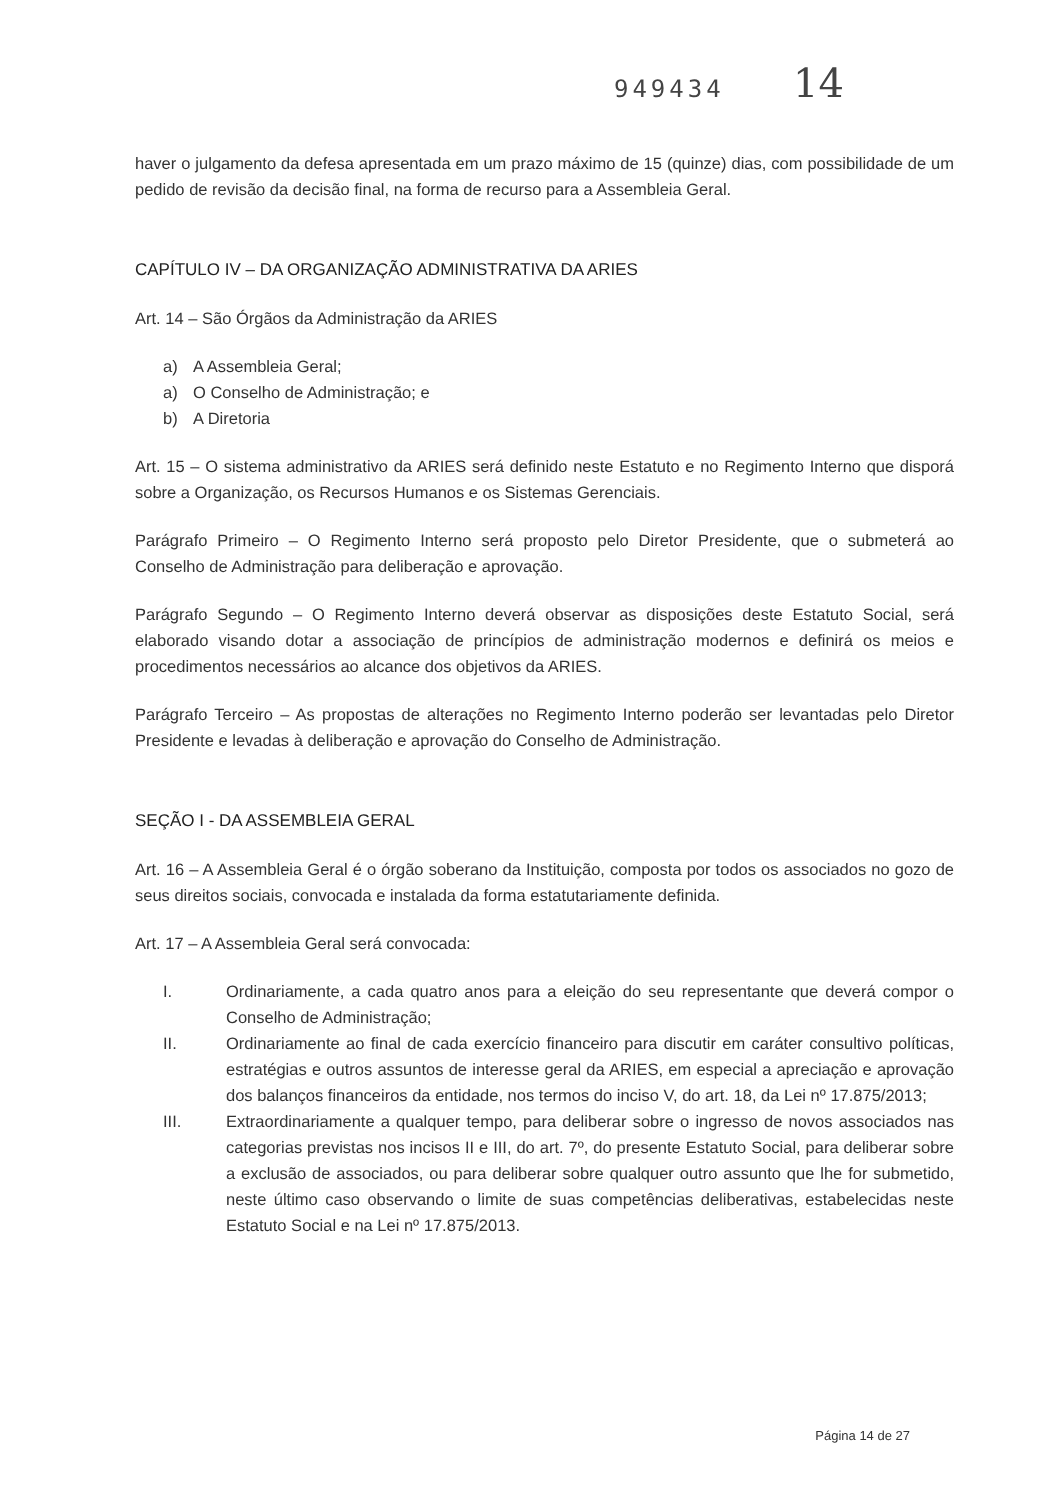949434 14
haver o julgamento da defesa apresentada em um prazo máximo de 15 (quinze) dias, com possibilidade de um pedido de revisão da decisão final, na forma de recurso para a Assembleia Geral.
CAPÍTULO IV – DA ORGANIZAÇÃO ADMINISTRATIVA DA ARIES
Art. 14 – São Órgãos da Administração da ARIES
a) A Assembleia Geral;
a) O Conselho de Administração; e
b) A Diretoria
Art. 15 – O sistema administrativo da ARIES será definido neste Estatuto e no Regimento Interno que disporá sobre a Organização, os Recursos Humanos e os Sistemas Gerenciais.
Parágrafo Primeiro – O Regimento Interno será proposto pelo Diretor Presidente, que o submeterá ao Conselho de Administração para deliberação e aprovação.
Parágrafo Segundo – O Regimento Interno deverá observar as disposições deste Estatuto Social, será elaborado visando dotar a associação de princípios de administração modernos e definirá os meios e procedimentos necessários ao alcance dos objetivos da ARIES.
Parágrafo Terceiro – As propostas de alterações no Regimento Interno poderão ser levantadas pelo Diretor Presidente e levadas à deliberação e aprovação do Conselho de Administração.
SEÇÃO I - DA ASSEMBLEIA GERAL
Art. 16 – A Assembleia Geral é o órgão soberano da Instituição, composta por todos os associados no gozo de seus direitos sociais, convocada e instalada da forma estatutariamente definida.
Art. 17 – A Assembleia Geral será convocada:
I. Ordinariamente, a cada quatro anos para a eleição do seu representante que deverá compor o Conselho de Administração;
II. Ordinariamente ao final de cada exercício financeiro para discutir em caráter consultivo políticas, estratégias e outros assuntos de interesse geral da ARIES, em especial a apreciação e aprovação dos balanços financeiros da entidade, nos termos do inciso V, do art. 18, da Lei nº 17.875/2013;
III. Extraordinariamente a qualquer tempo, para deliberar sobre o ingresso de novos associados nas categorias previstas nos incisos II e III, do art. 7º, do presente Estatuto Social, para deliberar sobre a exclusão de associados, ou para deliberar sobre qualquer outro assunto que lhe for submetido, neste último caso observando o limite de suas competências deliberativas, estabelecidas neste Estatuto Social e na Lei nº 17.875/2013.
Página 14 de 27